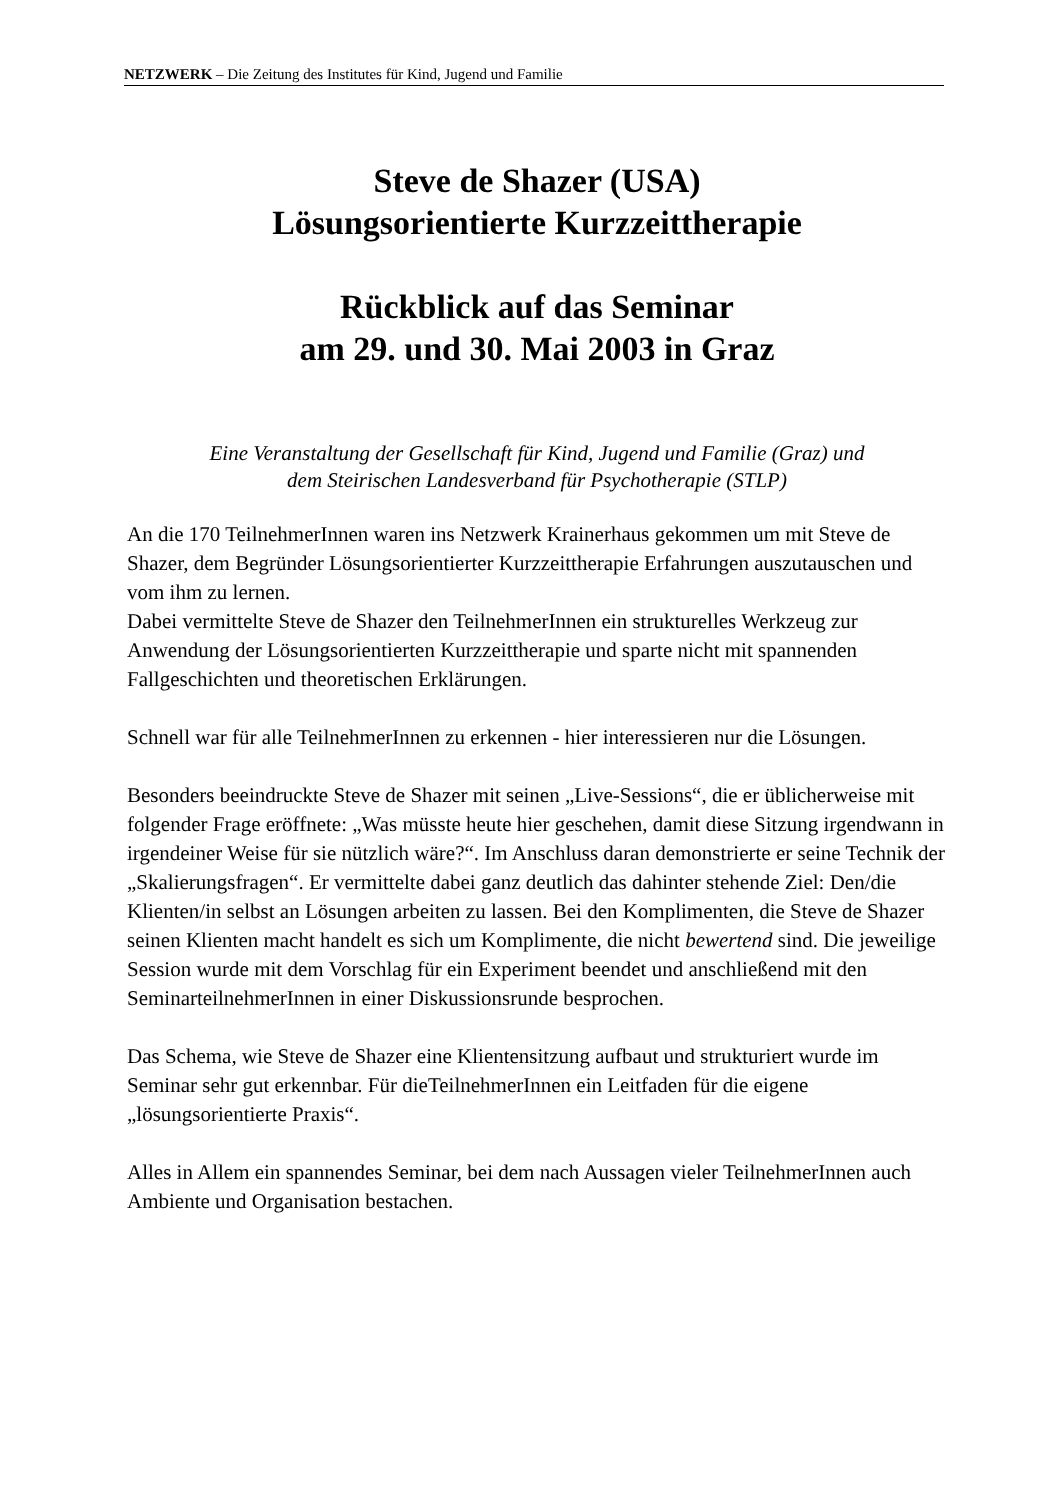NETZWERK – Die Zeitung des Institutes für Kind, Jugend und Familie
Steve de Shazer (USA)
Lösungsorientierte Kurzzeittherapie
Rückblick auf das Seminar
am 29. und 30. Mai 2003 in Graz
Eine Veranstaltung der Gesellschaft für Kind, Jugend und Familie (Graz) und
dem Steirischen Landesverband für Psychotherapie (STLP)
An die 170 TeilnehmerInnen waren ins Netzwerk Krainerhaus gekommen um mit Steve de Shazer, dem Begründer Lösungsorientierter Kurzzeittherapie Erfahrungen auszutauschen und vom ihm zu lernen.
Dabei vermittelte Steve de Shazer den TeilnehmerInnen ein strukturelles Werkzeug zur Anwendung der Lösungsorientierten Kurzzeittherapie und sparte nicht mit spannenden Fallgeschichten und theoretischen Erklärungen.
Schnell war für alle TeilnehmerInnen zu erkennen - hier interessieren nur die Lösungen.
Besonders beeindruckte Steve de Shazer mit seinen „Live-Sessions“, die er üblicherweise mit folgender Frage eröffnete: „Was müsste heute hier geschehen, damit diese Sitzung irgendwann in irgendeiner Weise für sie nützlich wäre?“. Im Anschluss daran demonstrierte er seine Technik der „Skalierungsfragen“. Er vermittelte dabei ganz deutlich das dahinter stehende Ziel: Den/die Klienten/in selbst an Lösungen arbeiten zu lassen. Bei den Komplimenten, die Steve de Shazer seinen Klienten macht handelt es sich um Komplimente, die nicht bewertend sind. Die jeweilige Session wurde mit dem Vorschlag für ein Experiment beendet und anschließend mit den SeminarteilnehmerInnen in einer Diskussionsrunde besprochen.
Das Schema, wie Steve de Shazer eine Klientensitzung aufbaut und strukturiert wurde im Seminar sehr gut erkennbar. Für dieTeilnehmerInnen ein Leitfaden für die eigene „lösungsorientierte Praxis“.
Alles in Allem ein spannendes Seminar, bei dem nach Aussagen vieler TeilnehmerInnen auch Ambiente und Organisation bestachen.